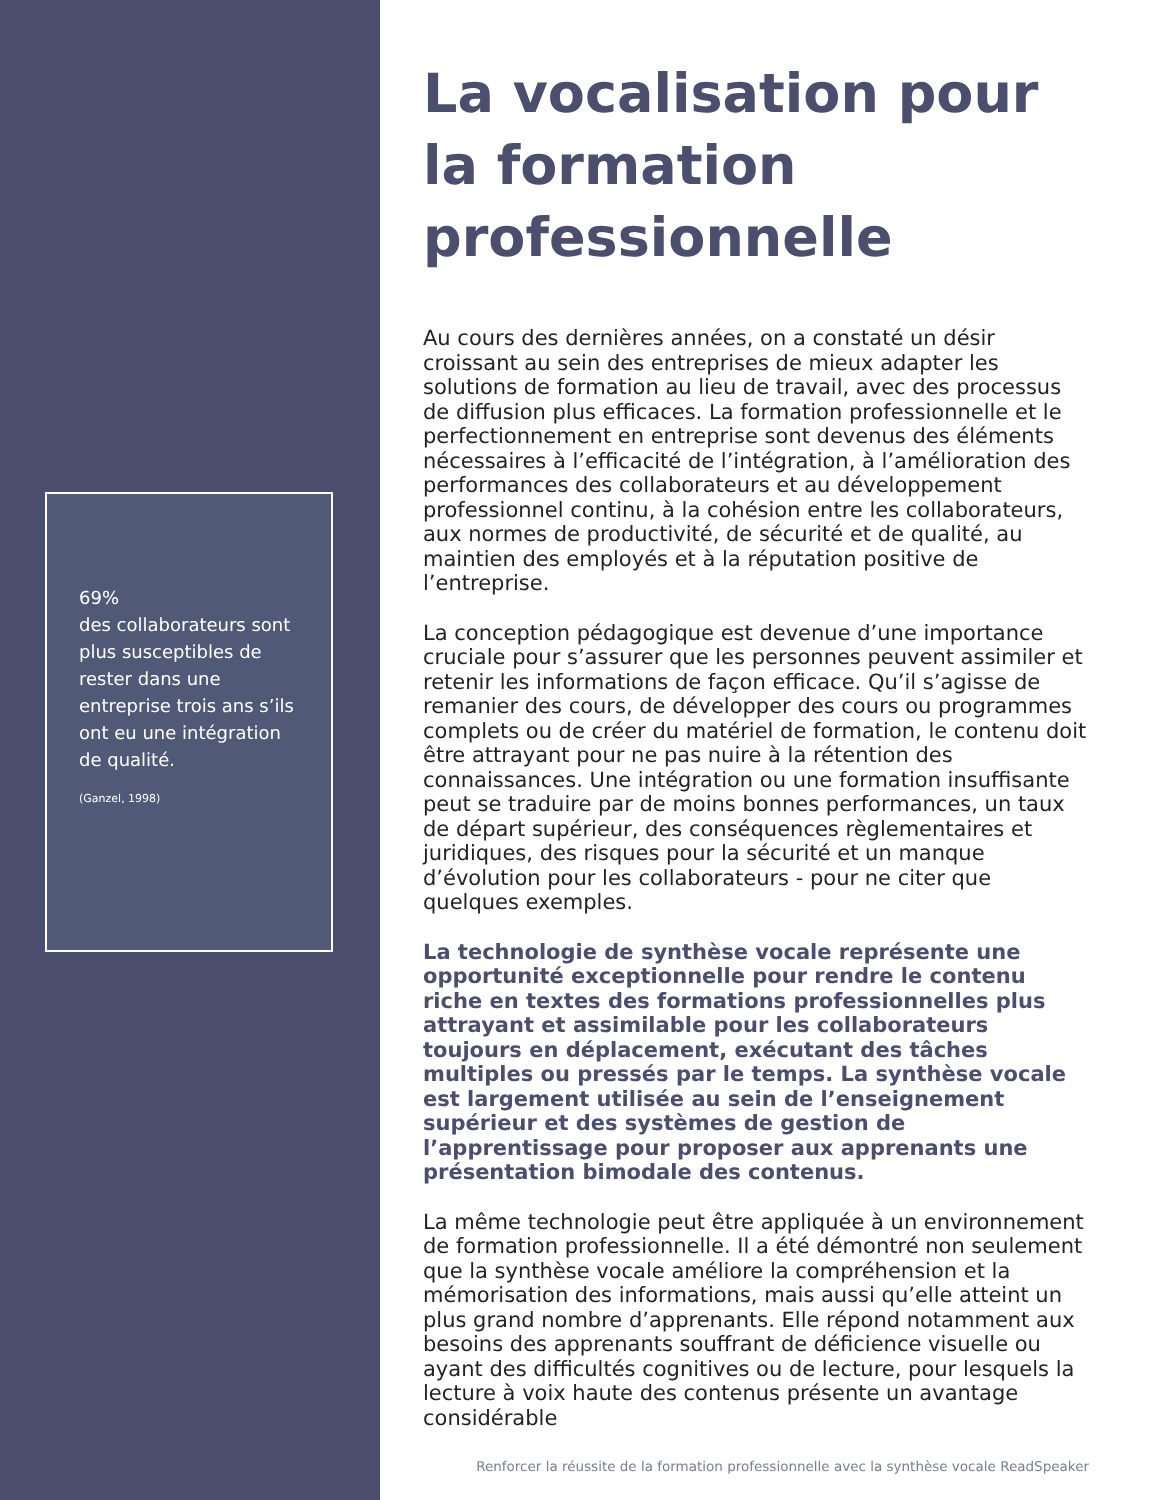69%
des collaborateurs sont plus susceptibles de rester dans une entreprise trois ans s’ils ont eu une intégration de qualité.
(Ganzel, 1998)
La vocalisation pour la formation professionnelle
Au cours des dernières années, on a constaté un désir croissant au sein des entreprises de mieux adapter les solutions de formation au lieu de travail, avec des processus de diffusion plus efficaces. La formation professionnelle et le perfectionnement en entreprise sont devenus des éléments nécessaires à l’efficacité de l’intégration, à l’amélioration des performances des collaborateurs et au développement professionnel continu, à la cohésion entre les collaborateurs, aux normes de productivité, de sécurité et de qualité, au maintien des employés et à la réputation positive de l’entreprise.
La conception pédagogique est devenue d’une importance cruciale pour s’assurer que les personnes peuvent assimiler et retenir les informations de façon efficace. Qu’il s’agisse de remanier des cours, de développer des cours ou programmes complets ou de créer du matériel de formation, le contenu doit être attrayant pour ne pas nuire à la rétention des connaissances. Une intégration ou une formation insuffisante peut se traduire par de moins bonnes performances, un taux de départ supérieur, des conséquences règlementaires et juridiques, des risques pour la sécurité et un manque d’évolution pour les collaborateurs - pour ne citer que quelques exemples.
La technologie de synthèse vocale représente une opportunité exceptionnelle pour rendre le contenu riche en textes des formations professionnelles plus attrayant et assimilable pour les collaborateurs toujours en déplacement, exécutant des tâches multiples ou pressés par le temps. La synthèse vocale est largement utilisée au sein de l’enseignement supérieur et des systèmes de gestion de l’apprentissage pour proposer aux apprenants une présentation bimodale des contenus.
La même technologie peut être appliquée à un environnement de formation professionnelle. Il a été démontré non seulement que la synthèse vocale améliore la compréhension et la mémorisation des informations, mais aussi qu’elle atteint un plus grand nombre d’apprenants. Elle répond notamment aux besoins des apprenants souffrant de déficience visuelle ou ayant des difficultés cognitives ou de lecture, pour lesquels la lecture à voix haute des contenus présente un avantage considérable
Renforcer la réussite de la formation professionnelle avec la synthèse vocale ReadSpeaker